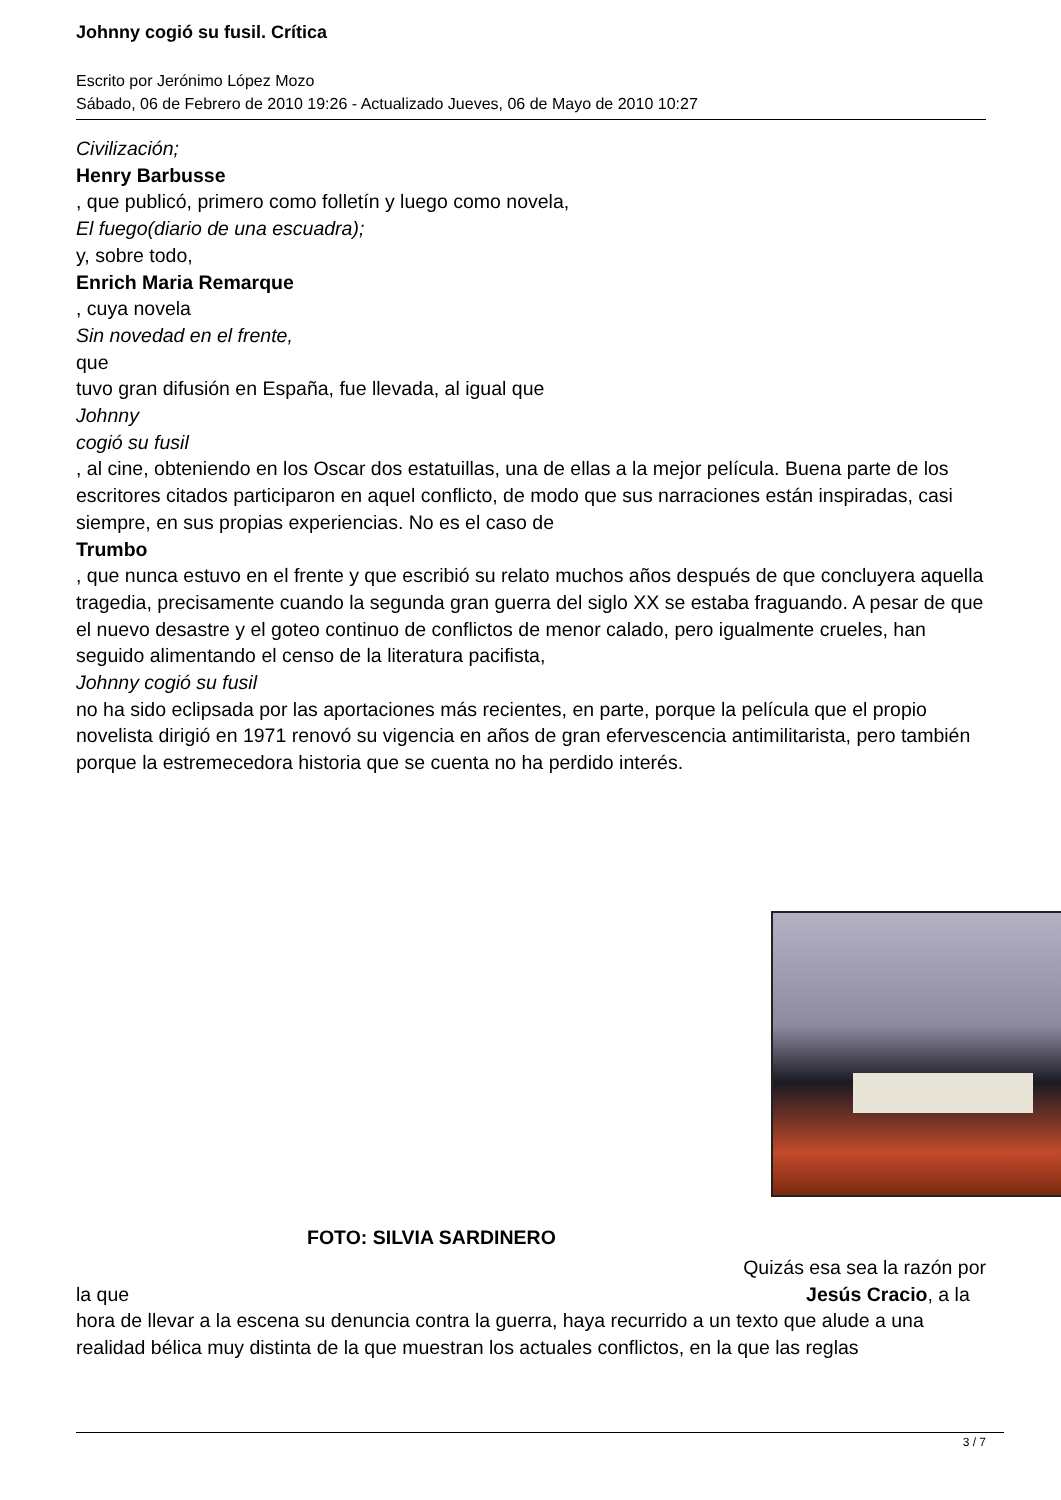Johnny cogió su fusil. Crítica
Escrito por Jerónimo López Mozo
Sábado, 06 de Febrero de 2010 19:26 - Actualizado Jueves, 06 de Mayo de 2010 10:27
Civilización;
Henry Barbusse
, que publicó, primero como folletín y luego como novela,
El fuego(diario de una escuadra);
y, sobre todo,
Enrich Maria Remarque
, cuya novela
Sin novedad en el frente,
que
tuvo gran difusión en España, fue llevada, al igual que
Johnny
cogió su fusil
, al cine, obteniendo en los Oscar dos estatuillas, una de ellas a la mejor película. Buena parte de los escritores citados participaron en aquel conflicto, de modo que sus narraciones están inspiradas, casi siempre, en sus propias experiencias. No es el caso de
Trumbo
, que nunca estuvo en el frente y que escribió su relato muchos años después de que concluyera aquella tragedia, precisamente cuando la segunda gran guerra del siglo XX se estaba fraguando. A pesar de que el nuevo desastre y el goteo continuo de conflictos de menor calado, pero igualmente crueles, han seguido alimentando el censo de la literatura pacifista,
Johnny cogió su fusil
no ha sido eclipsada por las aportaciones más recientes, en parte, porque la película que el propio novelista dirigió en 1971 renovó su vigencia en años de gran efervescencia antimilitarista, pero también porque la estremecedora historia que se cuenta no ha perdido interés.
FOTO: SILVIA SARDINERO
Quizás esa sea la razón por
la que Jesús Cracio, a la
hora de llevar a la escena su denuncia contra la guerra, haya recurrido a un texto que alude a una realidad bélica muy distinta de la que muestran los actuales conflictos, en la que las reglas
3 / 7